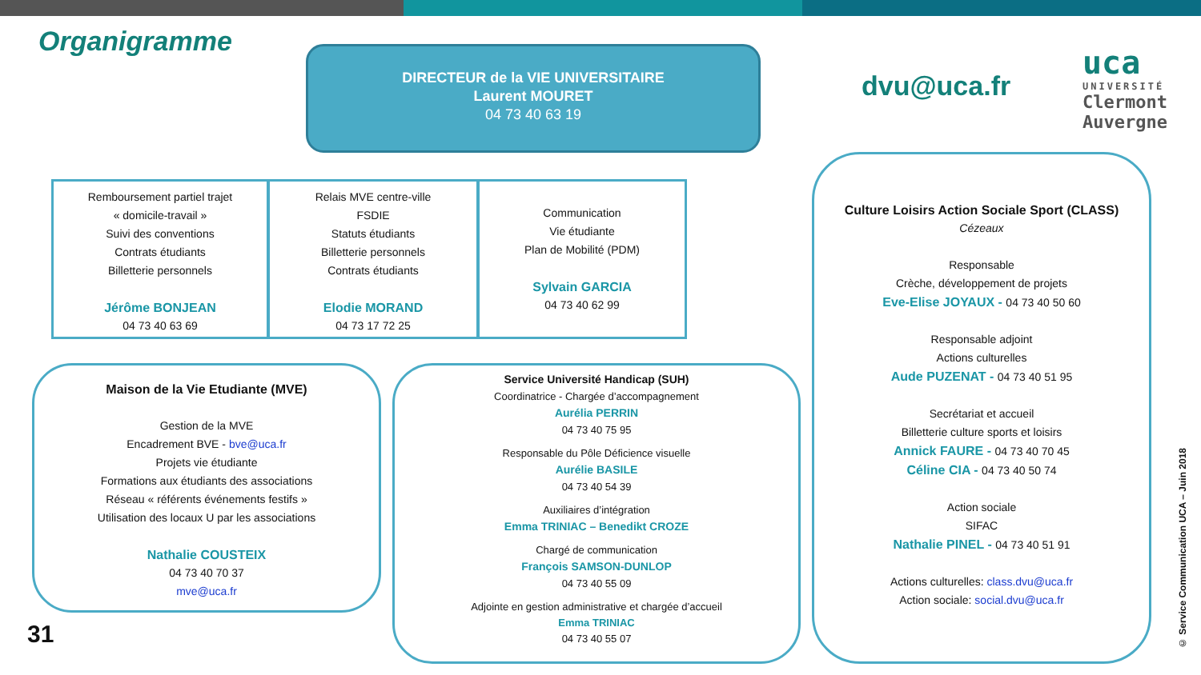Organigramme
DIRECTEUR de la VIE UNIVERSITAIRE
Laurent MOURET
04 73 40 63 19
dvu@uca.fr
uca
UNIVERSITÉ
Clermont
Auvergne
Remboursement partiel trajet
« domicile-travail »
Suivi des conventions
Contrats étudiants
Billetterie personnels
Jérôme BONJEAN
04 73 40 63 69
Relais MVE centre-ville
FSDIE
Statuts étudiants
Billetterie personnels
Contrats étudiants
Elodie MORAND
04 73 17 72 25
Communication
Vie étudiante
Plan de Mobilité (PDM)
Sylvain GARCIA
04 73 40 62 99
Maison de la Vie Etudiante (MVE)
Gestion de la MVE
Encadrement BVE - bve@uca.fr
Projets vie étudiante
Formations aux étudiants des associations
Réseau « référents événements festifs »
Utilisation des locaux U par les associations
Nathalie COUSTEIX
04 73 40 70 37
mve@uca.fr
Service Université Handicap (SUH)
Coordinatrice - Chargée d’accompagnement
Aurélia PERRIN
04 73 40 75 95
Responsable du Pôle Déficience visuelle
Aurélie BASILE
04 73 40 54 39
Auxiliaires d’intégration
Emma TRINIAC – Benedikt CROZE
Chargé de communication
François SAMSON-DUNLOP
04 73 40 55 09
Adjointe en gestion administrative et chargée d’accueil
Emma TRINIAC
04 73 40 55 07
Culture Loisirs Action Sociale Sport (CLASS)
Cézeaux
Responsable
Crèche, développement de projets
Eve-Elise JOYAUX - 04 73 40 50 60
Responsable adjoint
Actions culturelles
Aude PUZENAT - 04 73 40 51 95
Secrétariat et accueil
Billetterie culture sports et loisirs
Annick FAURE - 04 73 40 70 45
Céline CIA - 04 73 40 50 74
Action sociale
SIFAC
Nathalie PINEL - 04 73 40 51 91
Actions culturelles: class.dvu@uca.fr
Action sociale: social.dvu@uca.fr
31
© Service Communication UCA – Juin 2018